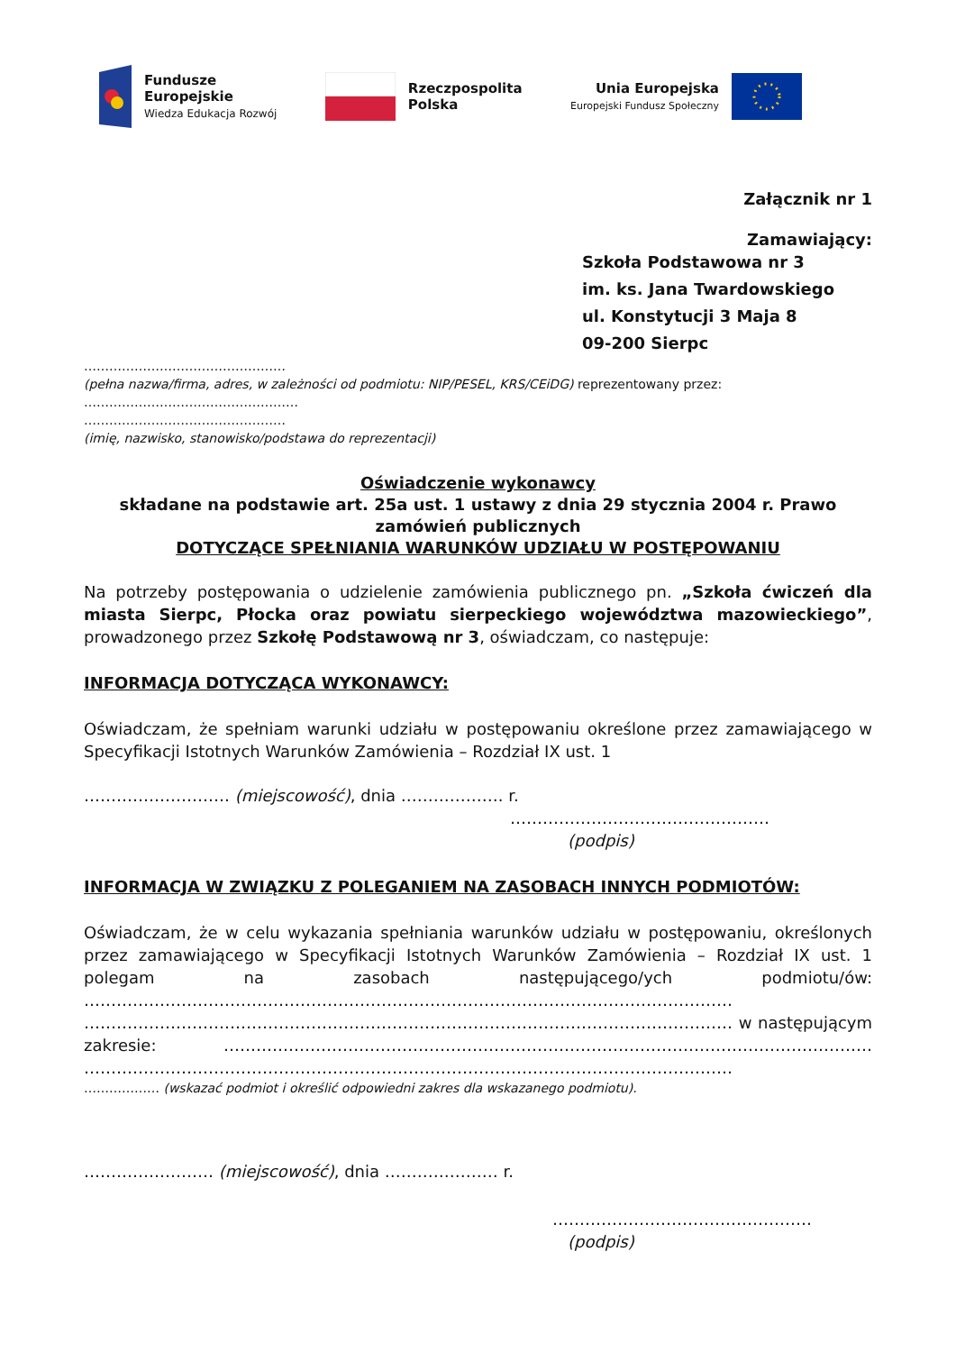Fundusze
Europejskie
Wiedza Edukacja Rozwój
Rzeczpospolita
Polska
Unia Europejska
Europejski Fundusz Społeczny
Załącznik nr 1
Zamawiający:
Szkoła Podstawowa nr 3
im. ks. Jana Twardowskiego
ul. Konstytucji 3 Maja 8
09-200 Sierpc
…………………………………………
(pełna nazwa/firma, adres, w zależności od podmiotu: NIP/PESEL, KRS/CEiDG) reprezentowany przez:
……………………………………………
…………………………………………
(imię, nazwisko, stanowisko/podstawa do reprezentacji)
Oświadczenie wykonawcy
składane na podstawie art. 25a ust. 1 ustawy z dnia 29 stycznia 2004 r. Prawo zamówień publicznych
DOTYCZĄCE SPEŁNIANIA WARUNKÓW UDZIAŁU W POSTĘPOWANIU
Na potrzeby postępowania o udzielenie zamówienia publicznego pn. „Szkoła ćwiczeń dla miasta Sierpc, Płocka oraz powiatu sierpeckiego województwa mazowieckiego”, prowadzonego przez Szkołę Podstawową nr 3, oświadczam, co następuje:
INFORMACJA DOTYCZĄCA WYKONAWCY:
Oświadczam, że spełniam warunki udziału w postępowaniu określone przez zamawiającego w Specyfikacji Istotnych Warunków Zamówienia – Rozdział IX ust. 1
……………………… (miejscowość), dnia ………………. r.
…………………………………………
(podpis)
INFORMACJA W ZWIĄZKU Z POLEGANIEM NA ZASOBACH INNYCH PODMIOTÓW:
Oświadczam, że w celu wykazania spełniania warunków udziału w postępowaniu, określonych przez zamawiającego w Specyfikacji Istotnych Warunków Zamówienia – Rozdział IX ust. 1 polegam na zasobach następującego/ych podmiotu/ów: ………………………………………………………………………………………………………… ………………………………………………………………………………………………………… w następującym zakresie: ………………………………………………………………………………………………………… …………………………………………………………………………………………………………
……………… (wskazać podmiot i określić odpowiedni zakres dla wskazanego podmiotu).
…………………… (miejscowość), dnia ………………… r.
…………………………………………
(podpis)